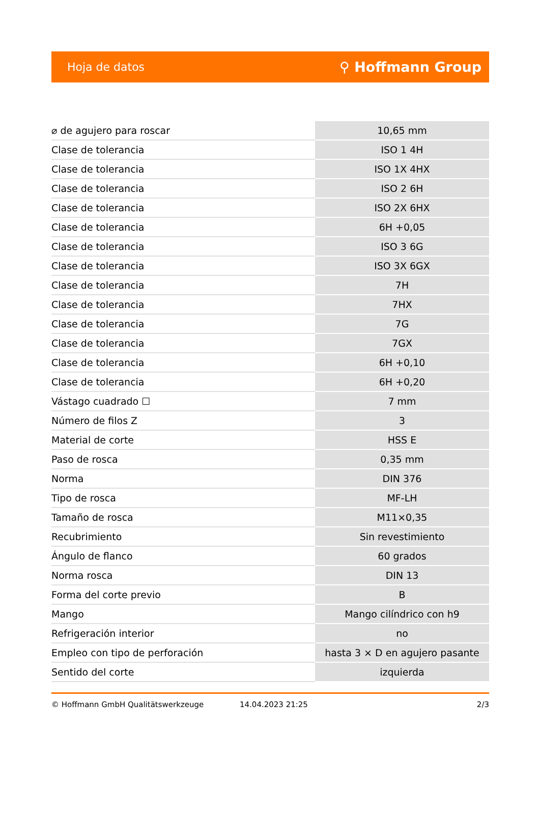Hoja de datos ⚲ Hoffmann Group
| ⌀ de agujero para roscar | 10,65 mm |
| Clase de tolerancia | ISO 1 4H |
| Clase de tolerancia | ISO 1X 4HX |
| Clase de tolerancia | ISO 2 6H |
| Clase de tolerancia | ISO 2X 6HX |
| Clase de tolerancia | 6H +0,05 |
| Clase de tolerancia | ISO 3 6G |
| Clase de tolerancia | ISO 3X 6GX |
| Clase de tolerancia | 7H |
| Clase de tolerancia | 7HX |
| Clase de tolerancia | 7G |
| Clase de tolerancia | 7GX |
| Clase de tolerancia | 6H +0,10 |
| Clase de tolerancia | 6H +0,20 |
| Vástago cuadrado ☐ | 7 mm |
| Número de filos Z | 3 |
| Material de corte | HSS E |
| Paso de rosca | 0,35 mm |
| Norma | DIN 376 |
| Tipo de rosca | MF-LH |
| Tamaño de rosca | M11×0,35 |
| Recubrimiento | Sin revestimiento |
| Ángulo de flanco | 60 grados |
| Norma rosca | DIN 13 |
| Forma del corte previo | B |
| Mango | Mango cilíndrico con h9 |
| Refrigeración interior | no |
| Empleo con tipo de perforación | hasta 3 × D en agujero pasante |
| Sentido del corte | izquierda |
© Hoffmann GmbH Qualitätswerkzeuge 14.04.2023 21:25 2/3